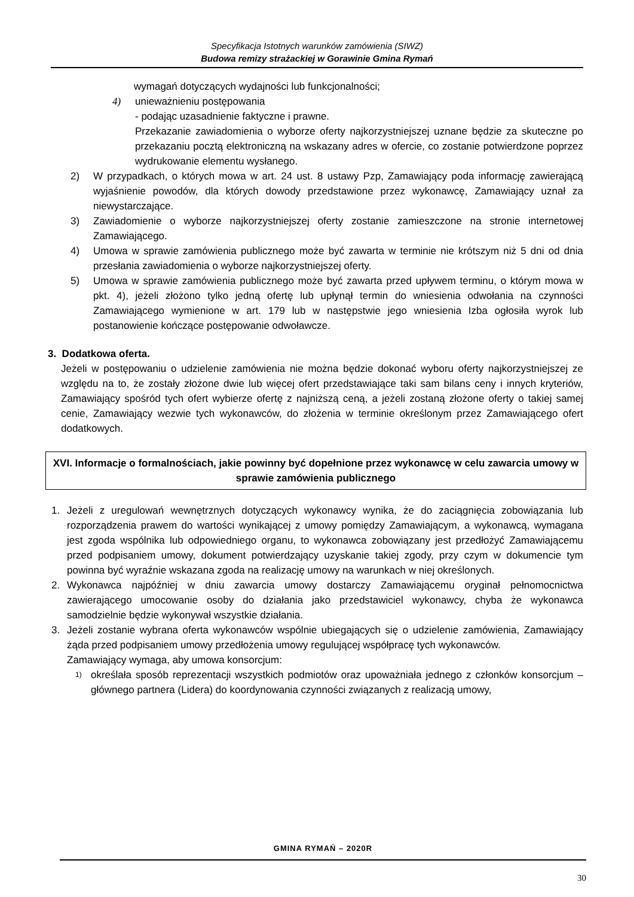Specyfikacja Istotnych warunków zamówienia (SIWZ)
Budowa remizy strażackiej w Gorawinie Gmina Rymań
wymagań dotyczących wydajności lub funkcjonalności;
4) unieważnieniu postępowania
- podając uzasadnienie faktyczne i prawne.
Przekazanie zawiadomienia o wyborze oferty najkorzystniejszej uznane będzie za skuteczne po przekazaniu pocztą elektroniczną na wskazany adres w ofercie, co zostanie potwierdzone poprzez wydrukowanie elementu wysłanego.
2) W przypadkach, o których mowa w art. 24 ust. 8 ustawy Pzp, Zamawiający poda informację zawierającą wyjaśnienie powodów, dla których dowody przedstawione przez wykonawcę, Zamawiający uznał za niewystarczające.
3) Zawiadomienie o wyborze najkorzystniejszej oferty zostanie zamieszczone na stronie internetowej Zamawiającego.
4) Umowa w sprawie zamówienia publicznego może być zawarta w terminie nie krótszym niż 5 dni od dnia przesłania zawiadomienia o wyborze najkorzystniejszej oferty.
5) Umowa w sprawie zamówienia publicznego może być zawarta przed upływem terminu, o którym mowa w pkt. 4), jeżeli złożono tylko jedną ofertę lub upłynął termin do wniesienia odwołania na czynności Zamawiającego wymienione w art. 179 lub w następstwie jego wniesienia Izba ogłosiła wyrok lub postanowienie kończące postępowanie odwoławcze.
3. Dodatkowa oferta.
Jeżeli w postępowaniu o udzielenie zamówienia nie można będzie dokonać wyboru oferty najkorzystniejszej ze względu na to, że zostały złożone dwie lub więcej ofert przedstawiające taki sam bilans ceny i innych kryteriów, Zamawiający spośród tych ofert wybierze ofertę z najniższą ceną, a jeżeli zostaną złożone oferty o takiej samej cenie, Zamawiający wezwie tych wykonawców, do złożenia w terminie określonym przez Zamawiającego ofert dodatkowych.
XVI. Informacje o formalnościach, jakie powinny być dopełnione przez wykonawcę w celu zawarcia umowy w sprawie zamówienia publicznego
1. Jeżeli z uregulowań wewnętrznych dotyczących wykonawcy wynika, że do zaciągnięcia zobowiązania lub rozporządzenia prawem do wartości wynikającej z umowy pomiędzy Zamawiającym, a wykonawcą, wymagana jest zgoda wspólnika lub odpowiedniego organu, to wykonawca zobowiązany jest przedłożyć Zamawiającemu przed podpisaniem umowy, dokument potwierdzający uzyskanie takiej zgody, przy czym w dokumencie tym powinna być wyraźnie wskazana zgoda na realizację umowy na warunkach w niej określonych.
2. Wykonawca najpóźniej w dniu zawarcia umowy dostarczy Zamawiającemu oryginał pełnomocnictwa zawierającego umocowanie osoby do działania jako przedstawiciel wykonawcy, chyba że wykonawca samodzielnie będzie wykonywał wszystkie działania.
3. Jeżeli zostanie wybrana oferta wykonawców wspólnie ubiegających się o udzielenie zamówienia, Zamawiający żąda przed podpisaniem umowy przedłożenia umowy regulującej współpracę tych wykonawców.
Zamawiający wymaga, aby umowa konsorcjum:
1) określała sposób reprezentacji wszystkich podmiotów oraz upoważniała jednego z członków konsorcjum – głównego partnera (Lidera) do koordynowania czynności związanych z realizacją umowy,
GMINA RYMAŃ – 2020R
30